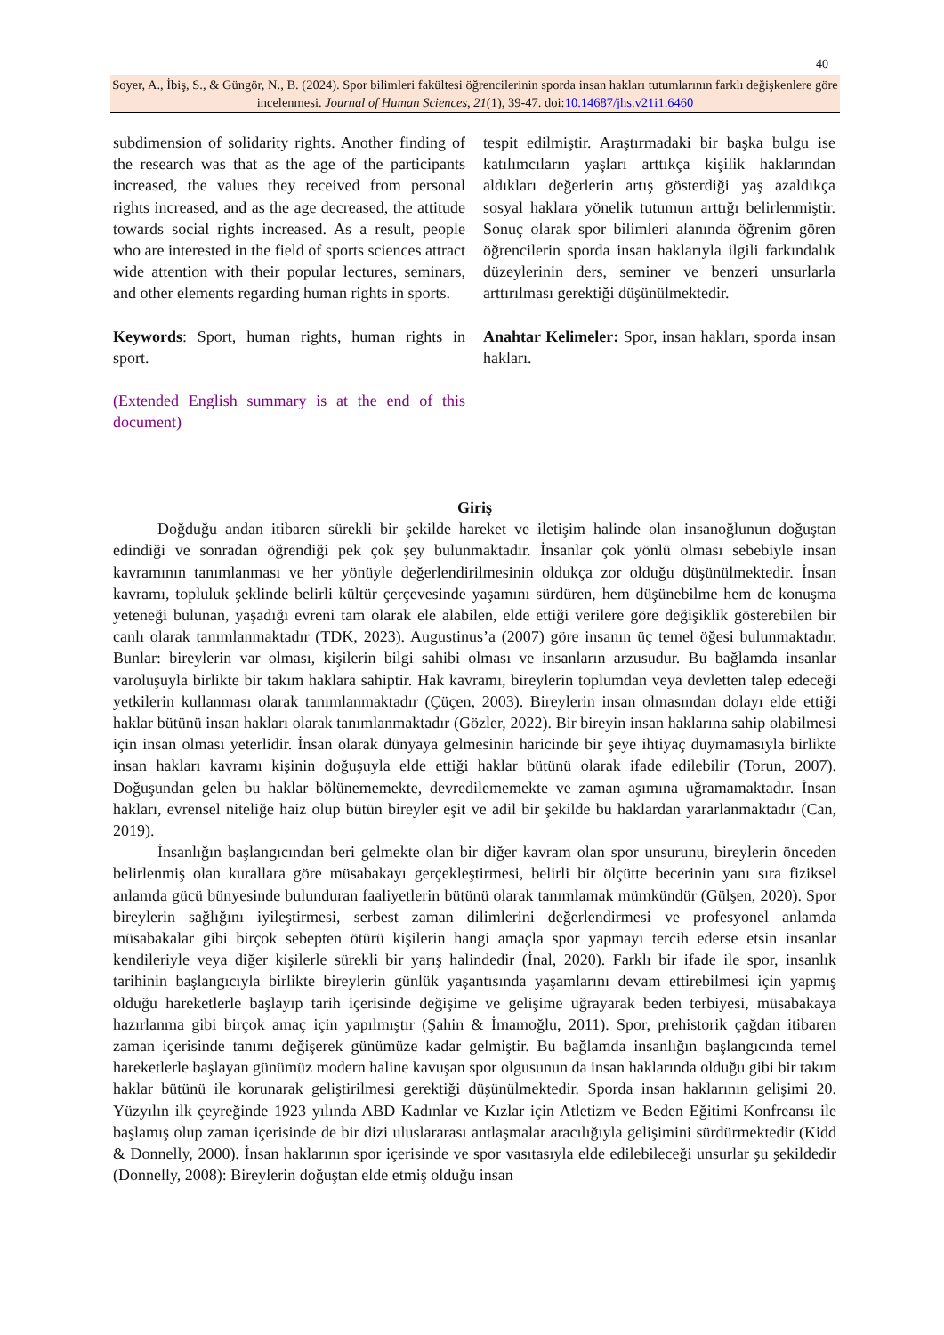40
Soyer, A., İbiş, S., & Güngör, N., B. (2024). Spor bilimleri fakültesi öğrencilerinin sporda insan hakları tutumlarının farklı değişkenlere göre incelenmesi. Journal of Human Sciences, 21(1), 39-47. doi:10.14687/jhs.v21i1.6460
subdimension of solidarity rights. Another finding of the research was that as the age of the participants increased, the values they received from personal rights increased, and as the age decreased, the attitude towards social rights increased. As a result, people who are interested in the field of sports sciences attract wide attention with their popular lectures, seminars, and other elements regarding human rights in sports.
Keywords: Sport, human rights, human rights in sport.
(Extended English summary is at the end of this document)
tespit edilmiştir. Araştırmadaki bir başka bulgu ise katılımcıların yaşları arttıkça kişilik haklarından aldıkları değerlerin artış gösterdiği yaş azaldıkça sosyal haklara yönelik tutumun arttığı belirlenmiştir. Sonuç olarak spor bilimleri alanında öğrenim gören öğrencilerin sporda insan haklarıyla ilgili farkındalık düzeylerinin ders, seminer ve benzeri unsurlarla arttırılması gerektiği düşünülmektedir.
Anahtar Kelimeler: Spor, insan hakları, sporda insan hakları.
Giriş
Doğduğu andan itibaren sürekli bir şekilde hareket ve iletişim halinde olan insanoğlunun doğuştan edindiği ve sonradan öğrendiği pek çok şey bulunmaktadır. İnsanlar çok yönlü olması sebebiyle insan kavramının tanımlanması ve her yönüyle değerlendirilmesinin oldukça zor olduğu düşünülmektedir. İnsan kavramı, topluluk şeklinde belirli kültür çerçevesinde yaşamını sürdüren, hem düşünebilme hem de konuşma yeteneği bulunan, yaşadığı evreni tam olarak ele alabilen, elde ettiği verilere göre değişiklik gösterebilen bir canlı olarak tanımlanmaktadır (TDK, 2023). Augustinus’a (2007) göre insanın üç temel öğesi bulunmaktadır. Bunlar: bireylerin var olması, kişilerin bilgi sahibi olması ve insanların arzusudur. Bu bağlamda insanlar varoluşuyla birlikte bir takım haklara sahiptir. Hak kavramı, bireylerin toplumdan veya devletten talep edeceği yetkilerin kullanması olarak tanımlanmaktadır (Çüçen, 2003). Bireylerin insan olmasından dolayı elde ettiği haklar bütünü insan hakları olarak tanımlanmaktadır (Gözler, 2022). Bir bireyin insan haklarına sahip olabilmesi için insan olması yeterlidir. İnsan olarak dünyaya gelmesinin haricinde bir şeye ihtiyaç duymamasıyla birlikte insan hakları kavramı kişinin doğuşuyla elde ettiği haklar bütünü olarak ifade edilebilir (Torun, 2007). Doğuşundan gelen bu haklar bölünememekte, devredilememekte ve zaman aşımına uğramamaktadır. İnsan hakları, evrensel niteliğe haiz olup bütün bireyler eşit ve adil bir şekilde bu haklardan yararlanmaktadır (Can, 2019).
İnsanlığın başlangıcından beri gelmekte olan bir diğer kavram olan spor unsurunu, bireylerin önceden belirlenmiş olan kurallara göre müsabakayı gerçekleştirmesi, belirli bir ölçütte becerinin yanı sıra fiziksel anlamda gücü bünyesinde bulunduran faaliyetlerin bütünü olarak tanımlamak mümkündür (Gülşen, 2020). Spor bireylerin sağlığını iyileştirmesi, serbest zaman dilimlerini değerlendirmesi ve profesyonel anlamda müsabakalar gibi birçok sebepten ötürü kişilerin hangi amaçla spor yapmayı tercih ederse etsin insanlar kendileriyle veya diğer kişilerle sürekli bir yarış halindedir (İnal, 2020). Farklı bir ifade ile spor, insanlık tarihinin başlangıcıyla birlikte bireylerin günlük yaşantısında yaşamlarını devam ettirebilmesi için yapmış olduğu hareketlerle başlayıp tarih içerisinde değişime ve gelişime uğrayarak beden terbiyesi, müsabakaya hazırlanma gibi birçok amaç için yapılmıştır (Şahin & İmamoğlu, 2011). Spor, prehistorik çağdan itibaren zaman içerisinde tanımı değişerek günümüze kadar gelmiştir. Bu bağlamda insanlığın başlangıcında temel hareketlerle başlayan günümüz modern haline kavuşan spor olgusunun da insan haklarında olduğu gibi bir takım haklar bütünü ile korunarak geliştirilmesi gerektiği düşünülmektedir. Sporda insan haklarının gelişimi 20. Yüzyılın ilk çeyreğinde 1923 yılında ABD Kadınlar ve Kızlar için Atletizm ve Beden Eğitimi Konfreansı ile başlamış olup zaman içerisinde de bir dizi uluslararası antlaşmalar aracılığıyla gelişimini sürdürmektedir (Kidd & Donnelly, 2000). İnsan haklarının spor içerisinde ve spor vasıtasıyla elde edilebileceği unsurlar şu şekildedir (Donnelly, 2008): Bireylerin doğuştan elde etmiş olduğu insan